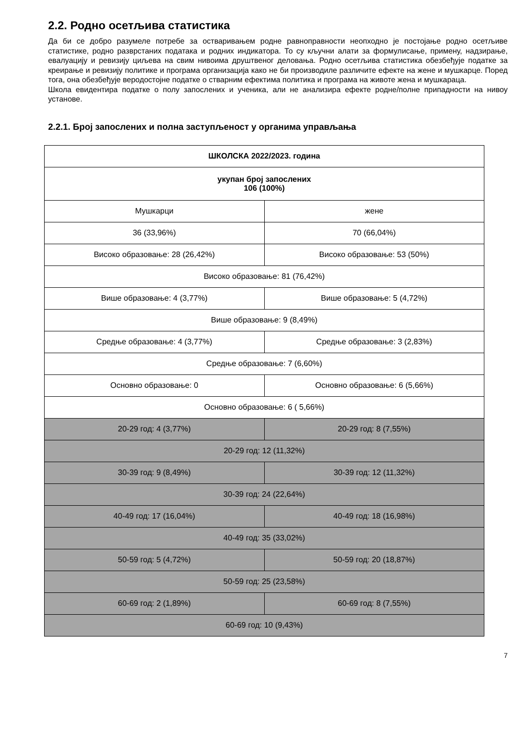2.2. Родно осетљива статистика
Да би се добро разумеле потребе за остваривањем родне равноправности неопходно је постојање родно осетљиве статистике, родно разврстаних података и родних индикатора. То су кључни алати за формулисање, примену, надзирање, евалуацију и ревизију циљева на свим нивоима друштвеног деловања. Родно осетљива статистика обезбеђује податке за креирање и ревизију политике и програма организација како не би производиле различите ефекте на жене и мушкарце. Поред тога, она обезбеђује веродостојне податке о стварним ефектима политика и програма на животе жена и мушкараца.
Школа евидентира податке о полу запослених и ученика, али не анализира ефекте родне/полне припадности на нивоу установе.
2.2.1. Број запослених и полна заступљеност у органима управљања
| ШКОЛСКА 2022/2023. година | |
| укупан број запослених 106 (100%) | |
| Мушкарци | жене |
| 36 (33,96%) | 70 (66,04%) |
| Високо образовање: 28 (26,42%) | Високо образовање: 53 (50%) |
| Високо образовање: 81 (76,42%) | |
| Више образовање: 4 (3,77%) | Више образовање: 5 (4,72%) |
| Више образовање: 9 (8,49%) | |
| Средње образовање: 4 (3,77%) | Средње образовање: 3 (2,83%) |
| Средње образовање: 7 (6,60%) | |
| Основно образовање: 0 | Основно образовање: 6 (5,66%) |
| Основно образовање: 6 ( 5,66%) | |
| 20-29 год: 4 (3,77%) | 20-29 год: 8 (7,55%) |
| 20-29 год: 12 (11,32%) | |
| 30-39 год: 9 (8,49%) | 30-39 год: 12 (11,32%) |
| 30-39 год: 24 (22,64%) | |
| 40-49 год: 17 (16,04%) | 40-49 год: 18 (16,98%) |
| 40-49 год: 35 (33,02%) | |
| 50-59 год: 5 (4,72%) | 50-59 год: 20 (18,87%) |
| 50-59 год: 25 (23,58%) | |
| 60-69 год: 2 (1,89%) | 60-69 год: 8 (7,55%) |
| 60-69 год: 10 (9,43%) | |
7